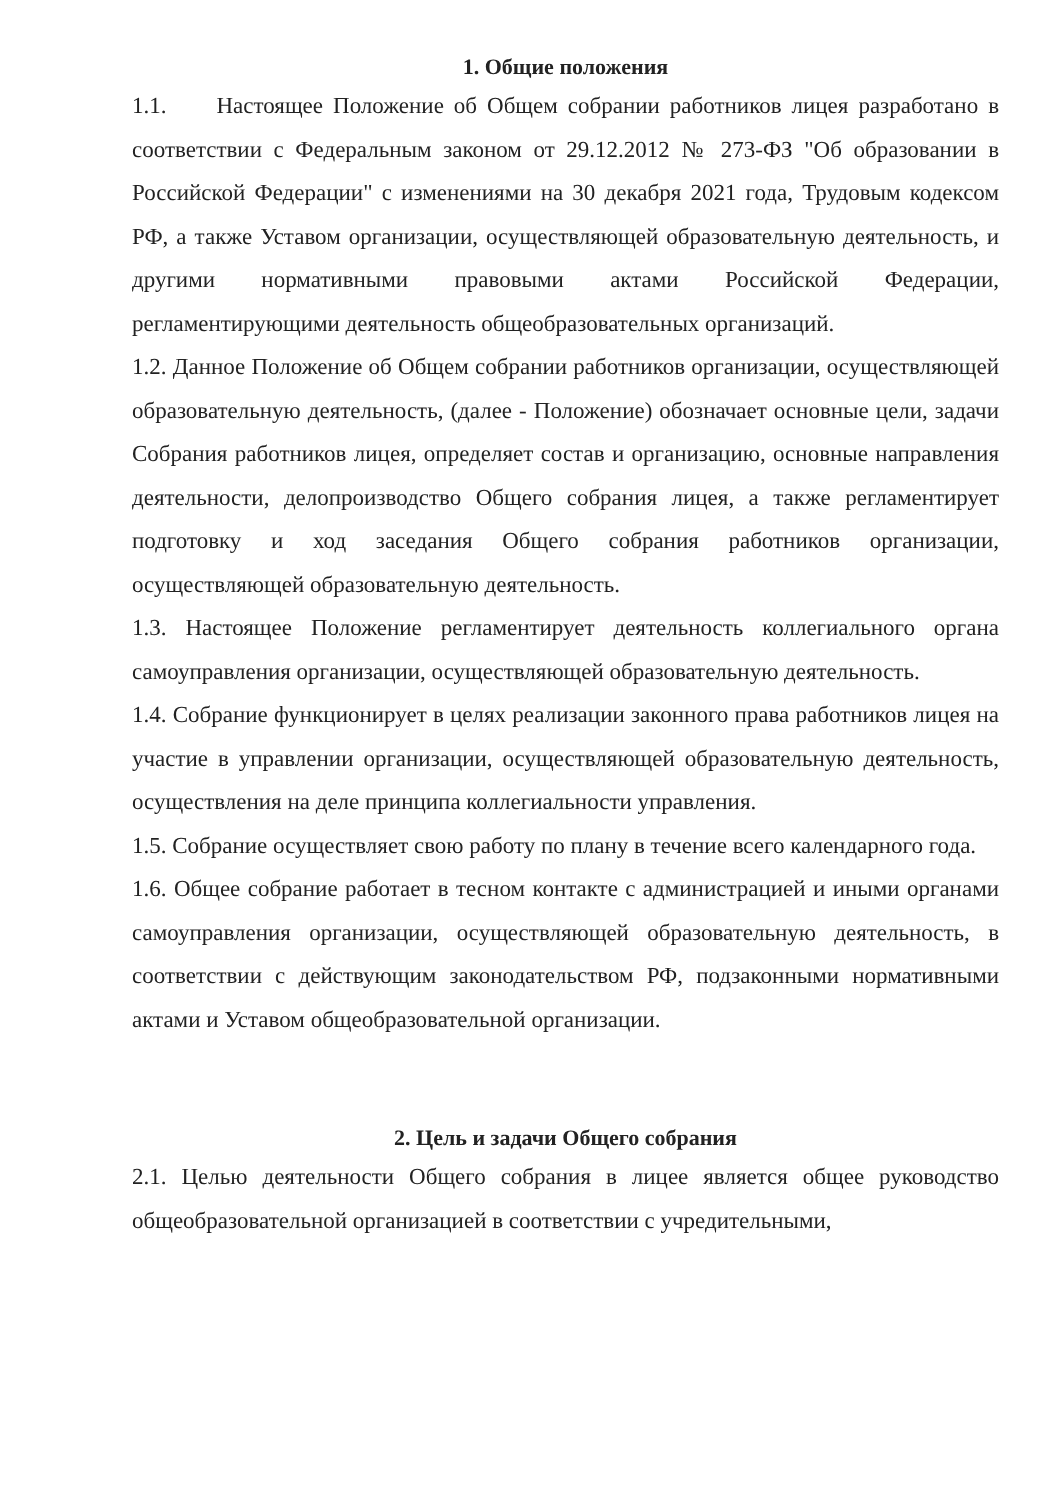1. Общие положения
1.1. Настоящее Положение об Общем собрании работников лицея разработано в соответствии с Федеральным законом от 29.12.2012 № 273-ФЗ "Об образовании в Российской Федерации" с изменениями на 30 декабря 2021 года, Трудовым кодексом РФ, а также Уставом организации, осуществляющей образовательную деятельность, и другими нормативными правовыми актами Российской Федерации, регламентирующими деятельность общеобразовательных организаций.
1.2. Данное Положение об Общем собрании работников организации, осуществляющей образовательную деятельность, (далее - Положение) обозначает основные цели, задачи Собрания работников лицея, определяет состав и организацию, основные направления деятельности, делопроизводство Общего собрания лицея, а также регламентирует подготовку и ход заседания Общего собрания работников организации, осуществляющей образовательную деятельность.
1.3. Настоящее Положение регламентирует деятельность коллегиального органа самоуправления организации, осуществляющей образовательную деятельность.
1.4. Собрание функционирует в целях реализации законного права работников лицея на участие в управлении организации, осуществляющей образовательную деятельность, осуществления на деле принципа коллегиальности управления.
1.5. Собрание осуществляет свою работу по плану в течение всего календарного года.
1.6. Общее собрание работает в тесном контакте с администрацией и иными органами самоуправления организации, осуществляющей образовательную деятельность, в соответствии с действующим законодательством РФ, подзаконными нормативными актами и Уставом общеобразовательной организации.
2. Цель и задачи Общего собрания
2.1. Целью деятельности Общего собрания в лицее является общее руководство общеобразовательной организацией в соответствии с учредительными,